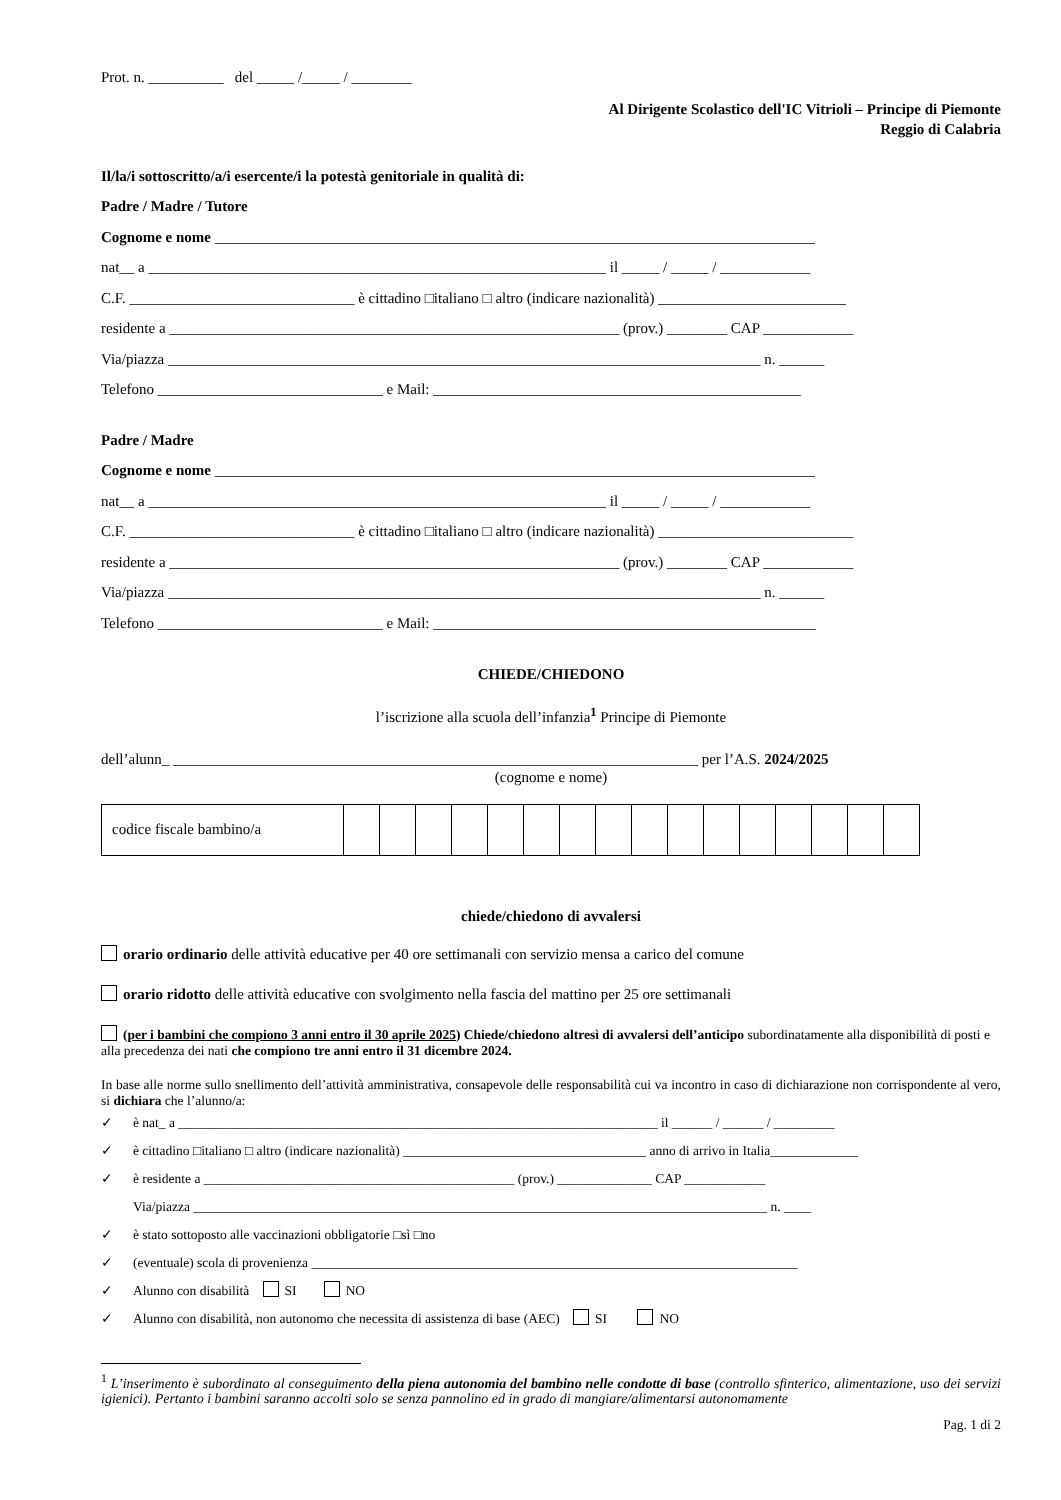Prot. n. __________ del _____ /_____ / ________
Al Dirigente Scolastico dell'IC Vitrioli – Principe di Piemonte
Reggio di Calabria
Il/la/i sottoscritto/a/i esercente/i la potestà genitoriale in qualità di:
Padre / Madre / Tutore
Cognome e nome ________________________________________________________________________________
nat__ a _____________________________________________________________ il _____ / _____ / ____________
C.F. ______________________________ è cittadino □italiano □ altro (indicare nazionalità) _________________________
residente a ____________________________________________________________ (prov.) ________ CAP ____________
Via/piazza _______________________________________________________________________________ n. ______
Telefono ______________________________ e Mail: _________________________________________________
Padre / Madre
Cognome e nome ________________________________________________________________________________
nat__ a _____________________________________________________________ il _____ / _____ / ____________
C.F. ______________________________ è cittadino □italiano □ altro (indicare nazionalità) __________________________
residente a ____________________________________________________________ (prov.) ________ CAP ____________
Via/piazza _______________________________________________________________________________ n. ______
Telefono ______________________________ e Mail: ___________________________________________________
CHIEDE/CHIEDONO
l’iscrizione alla scuola dell’infanzia<sup>1</sup> Principe di Piemonte
dell’alunn_ ______________________________________________________________________ per l’A.S. 2024/2025
(cognome e nome)
| codice fiscale bambino/a | | | | | | | | | | | | | | | | |
chiede/chiedono di avvalersi
orario ordinario delle attività educative per 40 ore settimanali con servizio mensa a carico del comune
orario ridotto delle attività educative con svolgimento nella fascia del mattino per 25 ore settimanali
(per i bambini che compiono 3 anni entro il 30 aprile 2025) Chiede/chiedono altresì di avvalersi dell’anticipo subordinatamente alla disponibilità di posti e alla precedenza dei nati che compiono tre anni entro il 31 dicembre 2024.
In base alle norme sullo snellimento dell’attività amministrativa, consapevole delle responsabilità cui va incontro in caso di dichiarazione non corrispondente al vero, si dichiara che l’alunno/a:
✓ è nat_ a _______________________________________________________________________ il ______ / ______ / _________
✓ è cittadino □italiano □ altro (indicare nazionalità) ____________________________________ anno di arrivo in Italia_____________
✓ è residente a ______________________________________________ (prov.) ______________ CAP ____________
Via/piazza _____________________________________________________________________________________ n. ____
✓ è stato sottoposto alle vaccinazioni obbligatorie □sì □no
✓ (eventuale) scola di provenienza ________________________________________________________________________
✓ Alunno con disabilità SI NO
✓ Alunno con disabilità, non autonomo che necessita di assistenza di base (AEC) SI NO
<sup>1</sup> L’inserimento è subordinato al conseguimento della piena autonomia del bambino nelle condotte di base (controllo sfinterico, alimentazione, uso dei servizi igienici). Pertanto i bambini saranno accolti solo se senza pannolino ed in grado di mangiare/alimentarsi autonomamente
Pag. 1 di 2